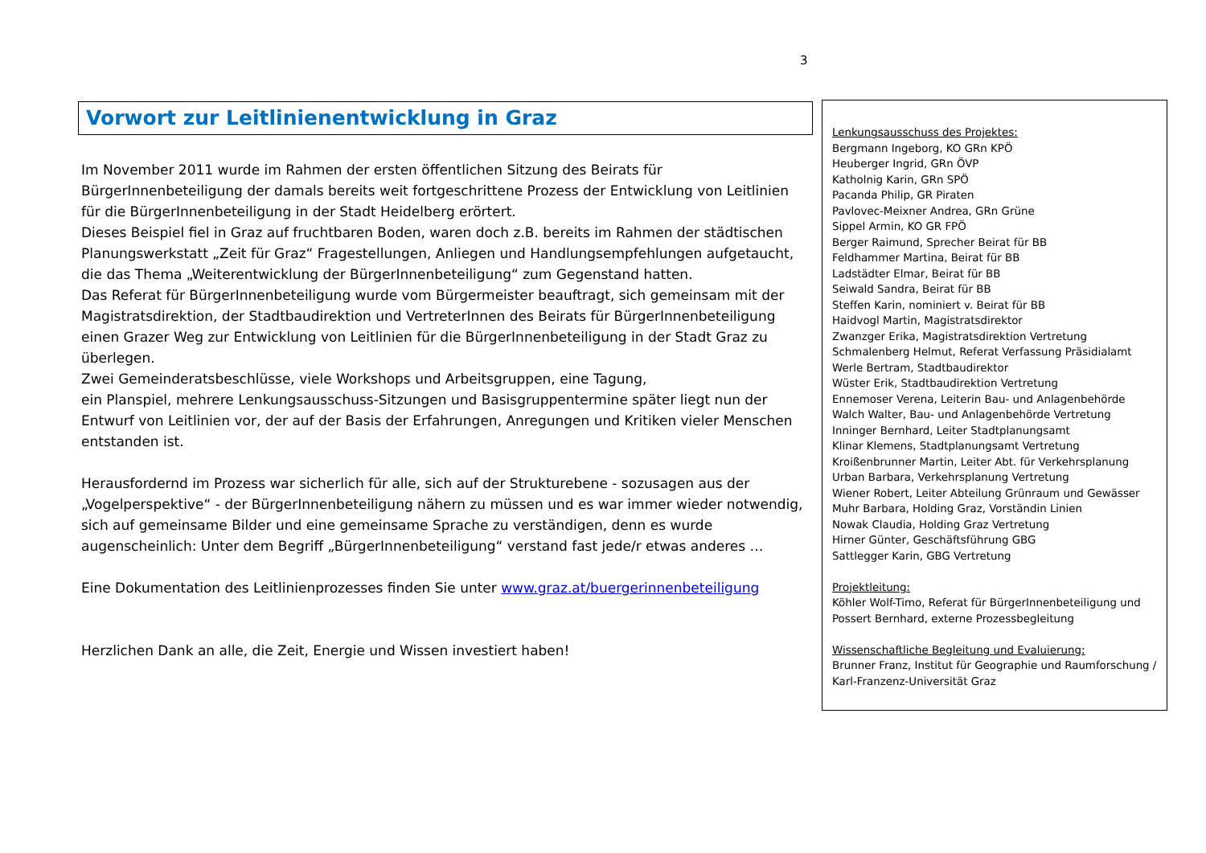3
Vorwort zur Leitlinienentwicklung in Graz
Im November 2011 wurde im Rahmen der ersten öffentlichen Sitzung des Beirats für BürgerInnenbeteiligung der damals bereits weit fortgeschrittene Prozess der Entwicklung von Leitlinien für die BürgerInnenbeteiligung in der Stadt Heidelberg erörtert.
Dieses Beispiel fiel in Graz auf fruchtbaren Boden, waren doch z.B. bereits im Rahmen der städtischen Planungswerkstatt „Zeit für Graz“ Fragestellungen, Anliegen und Handlungsempfehlungen aufgetaucht, die das Thema „Weiterentwicklung der BürgerInnenbeteiligung“ zum Gegenstand hatten.
Das Referat für BürgerInnenbeteiligung wurde vom Bürgermeister beauftragt, sich gemeinsam mit der Magistratsdirektion, der Stadtbaudirektion und VertreterInnen des Beirats für BürgerInnenbeteiligung einen Grazer Weg zur Entwicklung von Leitlinien für die BürgerInnenbeteiligung in der Stadt Graz zu überlegen.
Zwei Gemeinderatsbeschlüsse, viele Workshops und Arbeitsgruppen, eine Tagung,
ein Planspiel, mehrere Lenkungsausschuss-Sitzungen und Basisgruppentermine später liegt nun der Entwurf von Leitlinien vor, der auf der Basis der Erfahrungen, Anregungen und Kritiken vieler Menschen entstanden ist.
Herausfordernd im Prozess war sicherlich für alle, sich auf der Strukturebene - sozusagen aus der „Vogelperspektive“ - der BürgerInnenbeteiligung nähern zu müssen und es war immer wieder notwendig, sich auf gemeinsame Bilder und eine gemeinsame Sprache zu verständigen, denn es wurde augenscheinlich: Unter dem Begriff „BürgerInnenbeteiligung“ verstand fast jede/r etwas anderes …
Eine Dokumentation des Leitlinienprozesses finden Sie unter www.graz.at/buergerinnenbeteiligung
Herzlichen Dank an alle, die Zeit, Energie und Wissen investiert haben!
Lenkungsausschuss des Projektes:
Bergmann Ingeborg, KO GRn KPÖ
Heuberger Ingrid, GRn ÖVP
Katholnig Karin, GRn SPÖ
Pacanda Philip, GR Piraten
Pavlovec-Meixner Andrea, GRn Grüne
Sippel Armin, KO GR FPÖ
Berger Raimund, Sprecher Beirat für BB
Feldhammer Martina, Beirat für BB
Ladstädter Elmar, Beirat für BB
Seiwald Sandra, Beirat für BB
Steffen Karin, nominiert v. Beirat für BB
Haidvogl Martin, Magistratsdirektor
Zwanzger Erika, Magistratsdirektion Vertretung
Schmalenberg Helmut, Referat Verfassung Präsidialamt
Werle Bertram, Stadtbaudirektor
Wüster Erik, Stadtbaudirektion Vertretung
Ennemoser Verena, Leiterin Bau- und Anlagenbehörde
Walch Walter, Bau- und Anlagenbehörde Vertretung
Inninger Bernhard, Leiter Stadtplanungsamt
Klinar Klemens, Stadtplanungsamt Vertretung
Kroißenbrunner Martin, Leiter Abt. für Verkehrsplanung
Urban Barbara, Verkehrsplanung Vertretung
Wiener Robert, Leiter Abteilung Grünraum und Gewässer
Muhr Barbara, Holding Graz, Vorständin Linien
Nowak Claudia, Holding Graz Vertretung
Hirner Günter, Geschäftsführung GBG
Sattlegger Karin, GBG Vertretung
Projektleitung:
Köhler Wolf-Timo, Referat für BürgerInnenbeteiligung und
Possert Bernhard, externe Prozessbegleitung
Wissenschaftliche Begleitung und Evaluierung:
Brunner Franz, Institut für Geographie und Raumforschung /
Karl-Franzenz-Universität Graz